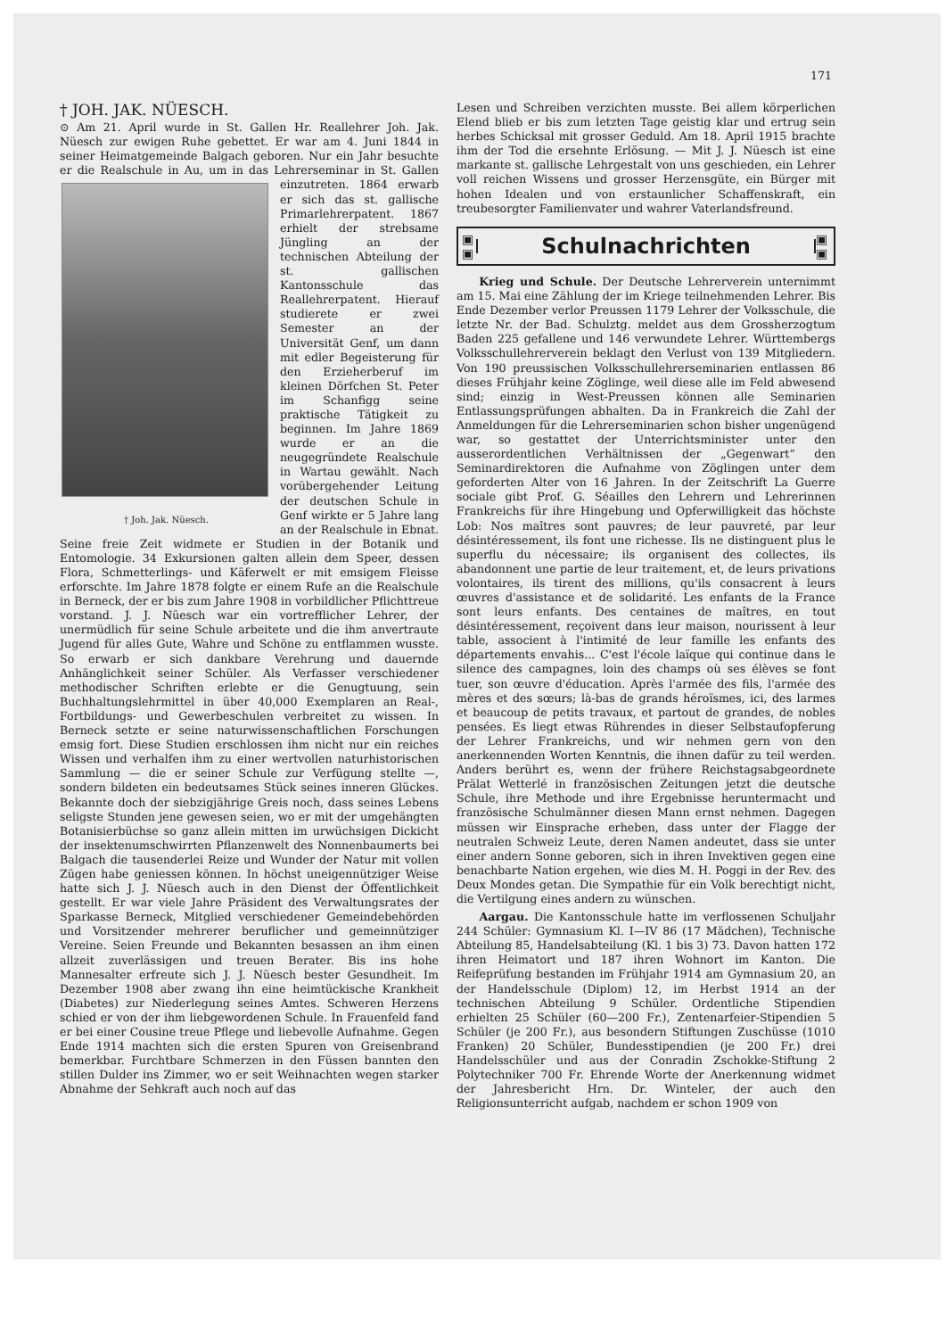171
† JOH. JAK. NÜESCH.
⊙ Am 21. April wurde in St. Gallen Hr. Reallehrer Joh. Jak. Nüesch zur ewigen Ruhe gebettet. Er war am 4. Juni 1844 in seiner Heimatgemeinde Balgach geboren. Nur ein Jahr besuchte er die Realschule in Au, um in das † Joh. Jak. Nüesch. Lehrerseminar in St. Gallen einzutreten. 1864 erwarb er sich das st. gallische Primarlehrerpatent. 1867 erhielt der strebsame Jüngling an der technischen Abteilung der st. gallischen Kantonsschule das Reallehrerpatent. Hierauf studierete er zwei Semester an der Universität Genf, um dann mit edler Begeisterung für den Erzieherberuf im kleinen Dörfchen St. Peter im Schanfigg seine praktische Tätigkeit zu beginnen. Im Jahre 1869 wurde er an die neugegründete Realschule in Wartau gewählt. Nach vorübergehender Leitung der deutschen Schule in Genf wirkte er 5 Jahre lang an der Realschule in Ebnat. Seine freie Zeit widmete er Studien in der Botanik und Entomologie. 34 Exkursionen galten allein dem Speer, dessen Flora, Schmetterlings- und Käferwelt er mit emsigem Fleisse erforschte. Im Jahre 1878 folgte er einem Rufe an die Realschule in Berneck, der er bis zum Jahre 1908 in vorbildlicher Pflichttreue vorstand. J. J. Nüesch war ein vortrefflicher Lehrer, der unermüdlich für seine Schule arbeitete und die ihm anvertraute Jugend für alles Gute, Wahre und Schöne zu entflammen wusste. So erwarb er sich dankbare Verehrung und dauernde Anhänglichkeit seiner Schüler. Als Verfasser verschiedener methodischer Schriften erlebte er die Genugtuung, sein Buchhaltungslehrmittel in über 40,000 Exemplaren an Real-, Fortbildungs- und Gewerbeschulen verbreitet zu wissen. In Berneck setzte er seine naturwissenschaftlichen Forschungen emsig fort. Diese Studien erschlossen ihm nicht nur ein reiches Wissen und verhalfen ihm zu einer wertvollen naturhistorischen Sammlung — die er seiner Schule zur Verfügung stellte —, sondern bildeten ein bedeutsames Stück seines inneren Glückes. Bekannte doch der siebzigjährige Greis noch, dass seines Lebens seligste Stunden jene gewesen seien, wo er mit der umgehängten Botanisierbüchse so ganz allein mitten im urwüchsigen Dickicht der insektenumschwirrten Pflanzenwelt des Nonnenbaumerts bei Balgach die tausenderlei Reize und Wunder der Natur mit vollen Zügen habe geniessen können. In höchst uneigennütziger Weise hatte sich J. J. Nüesch auch in den Dienst der Öffentlichkeit gestellt. Er war viele Jahre Präsident des Verwaltungsrates der Sparkasse Berneck, Mitglied verschiedener Gemeindebehörden und Vorsitzender mehrerer beruflicher und gemeinnütziger Vereine. Seien Freunde und Bekannten besassen an ihm einen allzeit zuverlässigen und treuen Berater. Bis ins hohe Mannesalter erfreute sich J. J. Nüesch bester Gesundheit. Im Dezember 1908 aber zwang ihn eine heimtückische Krankheit (Diabetes) zur Niederlegung seines Amtes. Schweren Herzens schied er von der ihm liebgewordenen Schule. In Frauenfeld fand er bei einer Cousine treue Pflege und liebevolle Aufnahme. Gegen Ende 1914 machten sich die ersten Spuren von Greisenbrand bemerkbar. Furchtbare Schmerzen in den Füssen bannten den stillen Dulder ins Zimmer, wo er seit Weihnachten wegen starker Abnahme der Sehkraft auch noch auf das
Lesen und Schreiben verzichten musste. Bei allem körperlichen Elend blieb er bis zum letzten Tage geistig klar und ertrug sein herbes Schicksal mit grosser Geduld. Am 18. April 1915 brachte ihm der Tod die ersehnte Erlösung. — Mit J. J. Nüesch ist eine markante st. gallische Lehrgestalt von uns geschieden, ein Lehrer voll reichen Wissens und grosser Herzensgüte, ein Bürger mit hohen Idealen und von erstaunlicher Schaffenskraft, ein treubesorgter Familienvater und wahrer Vaterlandsfreund.
▣
▣
Schulnachrichten
▣
▣
Krieg und Schule. Der Deutsche Lehrerverein unternimmt am 15. Mai eine Zählung der im Kriege teilnehmenden Lehrer. Bis Ende Dezember verlor Preussen 1179 Lehrer der Volksschule, die letzte Nr. der Bad. Schulztg. meldet aus dem Grossherzogtum Baden 225 gefallene und 146 verwundete Lehrer. Württembergs Volksschullehrerverein beklagt den Verlust von 139 Mitgliedern. Von 190 preussischen Volksschullehrerseminarien entlassen 86 dieses Frühjahr keine Zöglinge, weil diese alle im Feld abwesend sind; einzig in West-Preussen können alle Seminarien Entlassungsprüfungen abhalten. Da in Frankreich die Zahl der Anmeldungen für die Lehrerseminarien schon bisher ungenügend war, so gestattet der Unterrichtsminister unter den ausserordentlichen Verhältnissen der „Gegenwart“ den Seminardirektoren die Aufnahme von Zöglingen unter dem geforderten Alter von 16 Jahren. In der Zeitschrift La Guerre sociale gibt Prof. G. Séailles den Lehrern und Lehrerinnen Frankreichs für ihre Hingebung und Opferwilligkeit das höchste Lob: Nos maîtres sont pauvres; de leur pauvreté, par leur désintéressement, ils font une richesse. Ils ne distinguent plus le superflu du nécessaire; ils organisent des collectes, ils abandonnent une partie de leur traitement, et, de leurs privations volontaires, ils tirent des millions, qu'ils consacrent à leurs œuvres d'assistance et de solidarité. Les enfants de la France sont leurs enfants. Des centaines de maîtres, en tout désintéressement, reçoivent dans leur maison, nourissent à leur table, associent à l'intimité de leur famille les enfants des départements envahis... C'est l'école laïque qui continue dans le silence des campagnes, loin des champs où ses élèves se font tuer, son œuvre d'éducation. Après l'armée des fils, l'armée des mères et des sœurs; là-bas de grands héroïsmes, ici, des larmes et beaucoup de petits travaux, et partout de grandes, de nobles pensées. Es liegt etwas Rührendes in dieser Selbstaufopferung der Lehrer Frankreichs, und wir nehmen gern von den anerkennenden Worten Kenntnis, die ihnen dafür zu teil werden. Anders berührt es, wenn der frühere Reichstagsabgeordnete Prälat Wetterlé in französischen Zeitungen jetzt die deutsche Schule, ihre Methode und ihre Ergebnisse heruntermacht und französische Schulmänner diesen Mann ernst nehmen. Dagegen müssen wir Einsprache erheben, dass unter der Flagge der neutralen Schweiz Leute, deren Namen andeutet, dass sie unter einer andern Sonne geboren, sich in ihren Invektiven gegen eine benachbarte Nation ergehen, wie dies M. H. Poggi in der Rev. des Deux Mondes getan. Die Sympathie für ein Volk berechtigt nicht, die Vertilgung eines andern zu wünschen.
Aargau. Die Kantonsschule hatte im verflossenen Schuljahr 244 Schüler: Gymnasium Kl. I—IV 86 (17 Mädchen), Technische Abteilung 85, Handelsabteilung (Kl. 1 bis 3) 73. Davon hatten 172 ihren Heimatort und 187 ihren Wohnort im Kanton. Die Reifeprüfung bestanden im Frühjahr 1914 am Gymnasium 20, an der Handelsschule (Diplom) 12, im Herbst 1914 an der technischen Abteilung 9 Schüler. Ordentliche Stipendien erhielten 25 Schüler (60—200 Fr.), Zentenarfeier-Stipendien 5 Schüler (je 200 Fr.), aus besondern Stiftungen Zuschüsse (1010 Franken) 20 Schüler, Bundesstipendien (je 200 Fr.) drei Handelsschüler und aus der Conradin Zschokke-Stiftung 2 Polytechniker 700 Fr. Ehrende Worte der Anerkennung widmet der Jahresbericht Hrn. Dr. Winteler, der auch den Religionsunterricht aufgab, nachdem er schon 1909 von